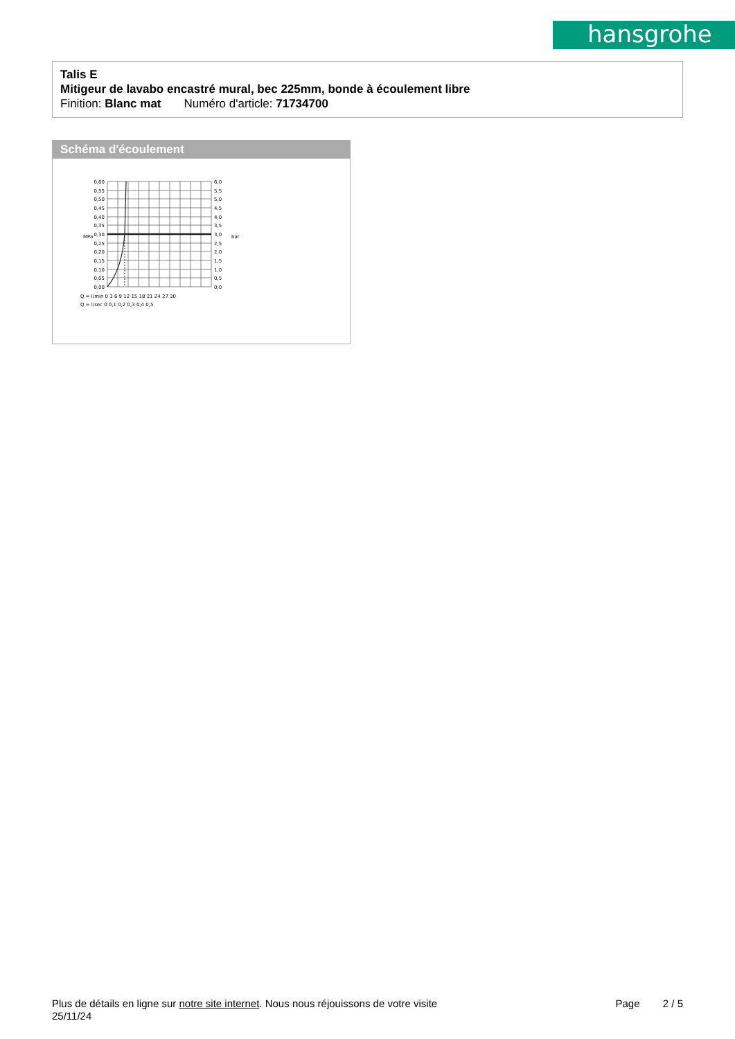hansgrohe
Talis E
Mitigeur de lavabo encastré mural, bec 225mm, bonde à écoulement libre
Finition: Blanc mat Numéro d'article: 71734700
Schéma d'écoulement
0,60
0,55
0,50
0,45
0,40
0,35
0,30
0,25
0,20
0,15
0,10
0,05
0,00
6,0
5,5
5,0
4,5
4,0
3,5
3,0
2,5
2,0
1,5
1,0
0,5
0,0
MPa
bar
Q = l/min 0 3 6 9 12 15 18 21 24 27 30
Q = l/sec 0 0,1 0,2 0,3 0,4 0,5
Plus de détails en ligne sur notre site internet. Nous nous réjouissons de votre visite
25/11/24
Page 2 / 5